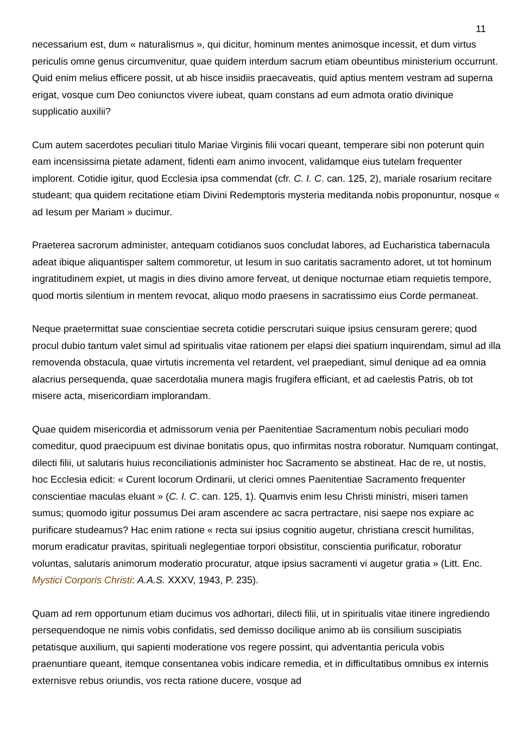11
necessarium est, dum « naturalismus », qui dicitur, hominum mentes animosque incessit, et dum virtus periculis omne genus circumvenitur, quae quidem interdum sacrum etiam obeuntibus ministerium occurrunt. Quid enim melius efficere possit, ut ab hisce insidiis praecaveatis, quid aptius mentem vestram ad superna erigat, vosque cum Deo coniunctos vivere iubeat, quam constans ad eum admota oratio divinique supplicatio auxilii?
Cum autem sacerdotes peculiari titulo Mariae Virginis filii vocari queant, temperare sibi non poterunt quin eam incensissima pietate adament, fidenti eam animo invocent, validamque eius tutelam frequenter implorent. Cotidie igitur, quod Ecclesia ipsa commendat (cfr. C. I. C. can. 125, 2), mariale rosarium recitare studeant; qua quidem recitatione etiam Divini Redemptoris mysteria meditanda nobis proponuntur, nosque « ad Iesum per Mariam » ducimur.
Praeterea sacrorum administer, antequam cotidianos suos concludat labores, ad Eucharistica tabernacula adeat ibique aliquantisper saltem commoretur, ut Iesum in suo caritatis sacramento adoret, ut tot hominum ingratitudinem expiet, ut magis in dies divino amore ferveat, ut denique nocturnae etiam requietis tempore, quod mortis silentium in mentem revocat, aliquo modo praesens in sacratissimo eius Corde permaneat.
Neque praetermittat suae conscientiae secreta cotidie perscrutari suique ipsius censuram gerere; quod procul dubio tantum valet simul ad spiritualis vitae rationem per elapsi diei spatium inquirendam, simul ad illa removenda obstacula, quae virtutis incrementa vel retardent, vel praepediant, simul denique ad ea omnia alacrius persequenda, quae sacerdotalia munera magis frugifera efficiant, et ad caelestis Patris, ob tot misere acta, misericordiam implorandam.
Quae quidem misericordia et admissorum venia per Paenitentiae Sacramentum nobis peculiari modo comeditur, quod praecipuum est divinae bonitatis opus, quo infirmitas nostra roboratur. Numquam contingat, dilecti filii, ut salutaris huius reconciliationis administer hoc Sacramento se abstineat. Hac de re, ut nostis, hoc Ecclesia edicit: « Curent locorum Ordinarii, ut clerici omnes Paenitentiae Sacramento frequenter conscientiae maculas eluant » (C. I. C. can. 125, 1). Quamvis enim Iesu Christi ministri, miseri tamen sumus; quomodo igitur possumus Dei aram ascendere ac sacra pertractare, nisi saepe nos expiare ac purificare studeamus? Hac enim ratione « recta sui ipsius cognitio augetur, christiana crescit humilitas, morum eradicatur pravitas, spirituali neglegentiae torpori obsistitur, conscientia purificatur, roboratur voluntas, salutaris animorum moderatio procuratur, atque ipsius sacramenti vi augetur gratia » (Litt. Enc. Mystici Corporis Christi: A.A.S. XXXV, 1943, P. 235).
Quam ad rem opportunum etiam ducimus vos adhortari, dilecti filii, ut in spiritualis vitae itinere ingrediendo persequendoque ne nimis vobis confidatis, sed demisso docilique animo ab iis consilium suscipiatis petatisque auxilium, qui sapienti moderatione vos regere possint, qui adventantia pericula vobis praenuntiare queant, itemque consentanea vobis indicare remedia, et in difficultatibus omnibus ex internis externisve rebus oriundis, vos recta ratione ducere, vosque ad